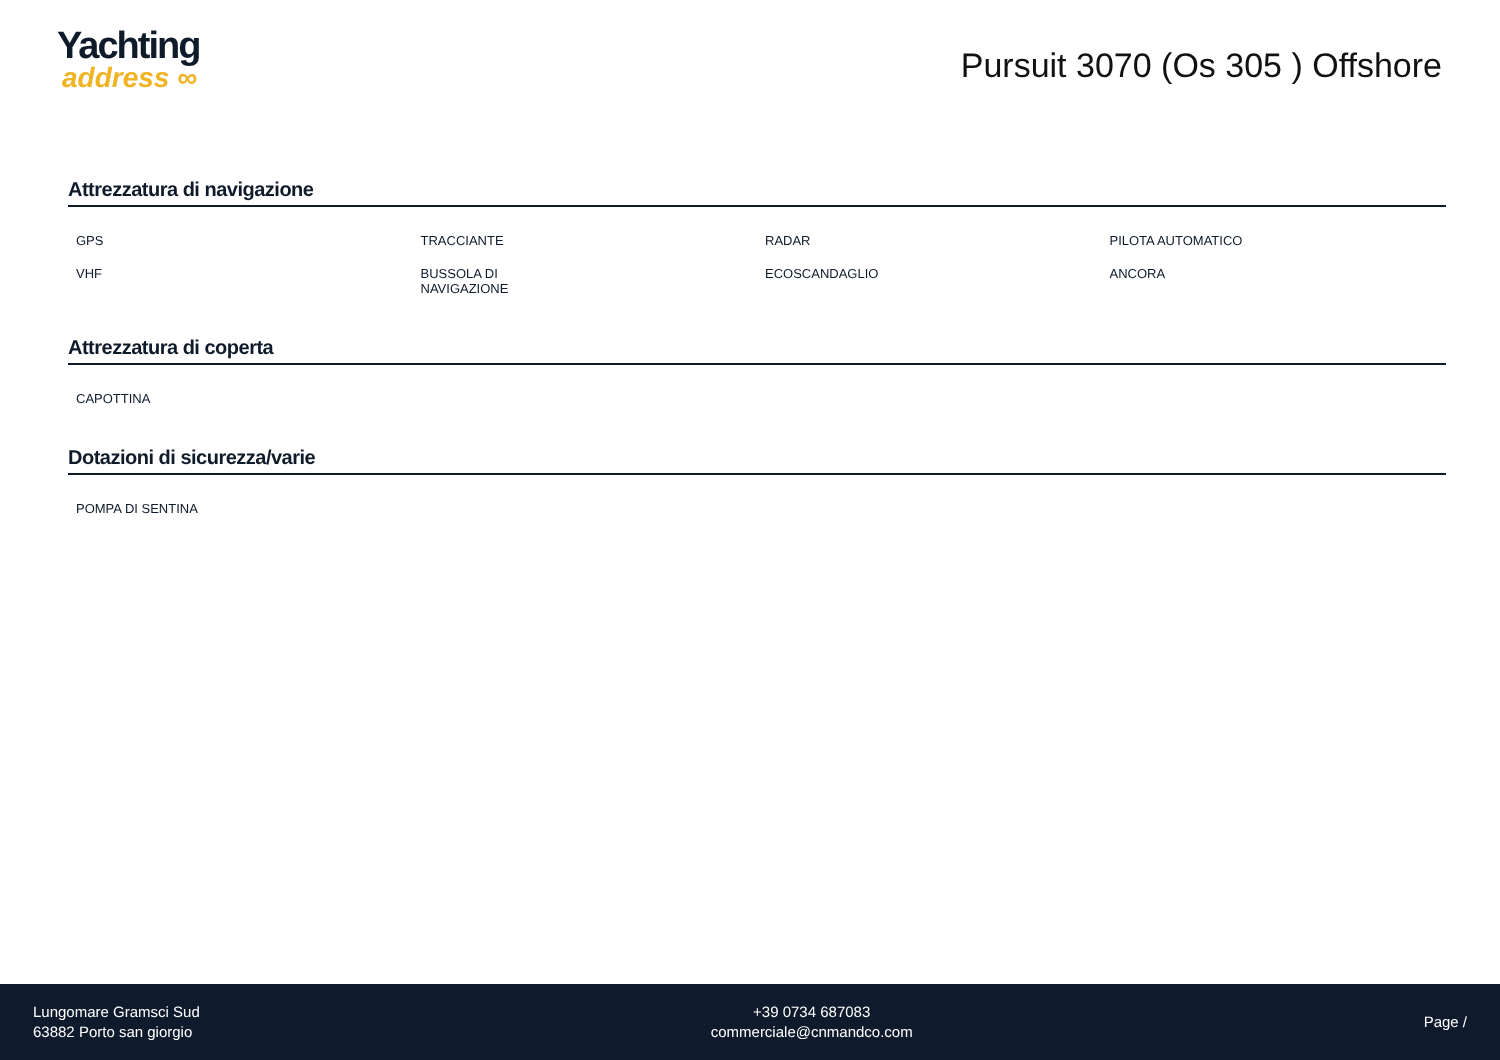Yachting
address ∞
Pursuit 3070 (Os 305 ) Offshore
Attrezzatura di navigazione
| GPS | TRACCIANTE | RADAR | PILOTA AUTOMATICO |
| VHF | BUSSOLA DI NAVIGAZIONE | ECOSCANDAGLIO | ANCORA |
Attrezzatura di coperta
| CAPOTTINA | | | |
Dotazioni di sicurezza/varie
| POMPA DI SENTINA | | | |
Lungomare Gramsci Sud
63882 Porto san giorgio
+39 0734 687083
commerciale@cnmandco.com
Page /